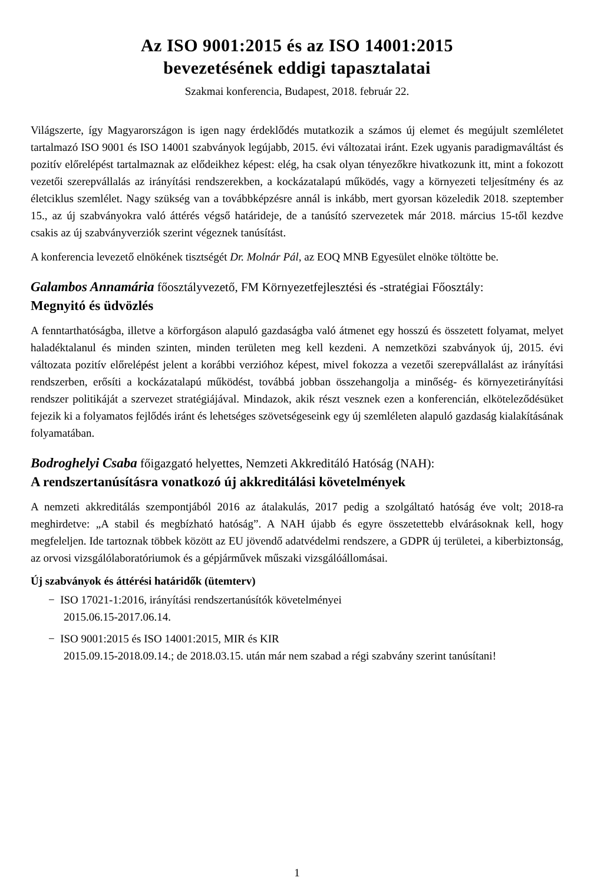Az ISO 9001:2015 és az ISO 14001:2015
bevezetésének eddigi tapasztalatai
Szakmai konferencia, Budapest, 2018. február 22.
Világszerte, így Magyarországon is igen nagy érdeklődés mutatkozik a számos új elemet és megújult szemléletet tartalmazó ISO 9001 és ISO 14001 szabványok legújabb, 2015. évi változatai iránt. Ezek ugyanis paradigmaváltást és pozitív előrelépést tartalmaznak az elődeikhez képest: elég, ha csak olyan tényezőkre hivatkozunk itt, mint a fokozott vezetői szerepvállalás az irányítási rendszerekben, a kockázatalapú működés, vagy a környezeti teljesítmény és az életciklus szemlélet. Nagy szükség van a továbbképzésre annál is inkább, mert gyorsan közeledik 2018. szeptember 15., az új szabványokra való áttérés végső határideje, de a tanúsító szervezetek már 2018. március 15-től kezdve csakis az új szabványverziók szerint végeznek tanúsítást.
A konferencia levezető elnökének tisztségét Dr. Molnár Pál, az EOQ MNB Egyesület elnöke töltötte be.
Galambos Annamária főosztályvezető, FM Környezetfejlesztési és -stratégiai Főosztály:
Megnyitó és üdvözlés
A fenntarthatóságba, illetve a körforgáson alapuló gazdaságba való átmenet egy hosszú és összetett folyamat, melyet haladéktalanul és minden szinten, minden területen meg kell kezdeni. A nemzetközi szabványok új, 2015. évi változata pozitív előrelépést jelent a korábbi verzióhoz képest, mivel fokozza a vezetői szerepvállalást az irányítási rendszerben, erősíti a kockázatalapú működést, továbbá jobban összehangolja a minőség- és környezetirányítási rendszer politikáját a szervezet stratégiájával. Mindazok, akik részt vesznek ezen a konferencián, elköteleződésüket fejezik ki a folyamatos fejlődés iránt és lehetséges szövetségeseink egy új szemléleten alapuló gazdaság kialakításának folyamatában.
Bodroghelyi Csaba főigazgató helyettes, Nemzeti Akkreditáló Hatóság (NAH):
A rendszertanúsításra vonatkozó új akkreditálási követelmények
A nemzeti akkreditálás szempontjából 2016 az átalakulás, 2017 pedig a szolgáltató hatóság éve volt; 2018-ra meghirdetve: „A stabil és megbízható hatóság”. A NAH újabb és egyre összetettebb elvárásoknak kell, hogy megfeleljen. Ide tartoznak többek között az EU jövendő adatvédelmi rendszere, a GDPR új területei, a kiberbiztonság, az orvosi vizsgálólaboratóriumok és a gépjárművek műszaki vizsgálóállomásai.
Új szabványok és áttérési határidők (ütemterv)
− ISO 17021-1:2016, irányítási rendszertanúsítók követelményei
2015.06.15-2017.06.14.
− ISO 9001:2015 és ISO 14001:2015, MIR és KIR
2015.09.15-2018.09.14.; de 2018.03.15. után már nem szabad a régi szabvány szerint tanúsítani!
1